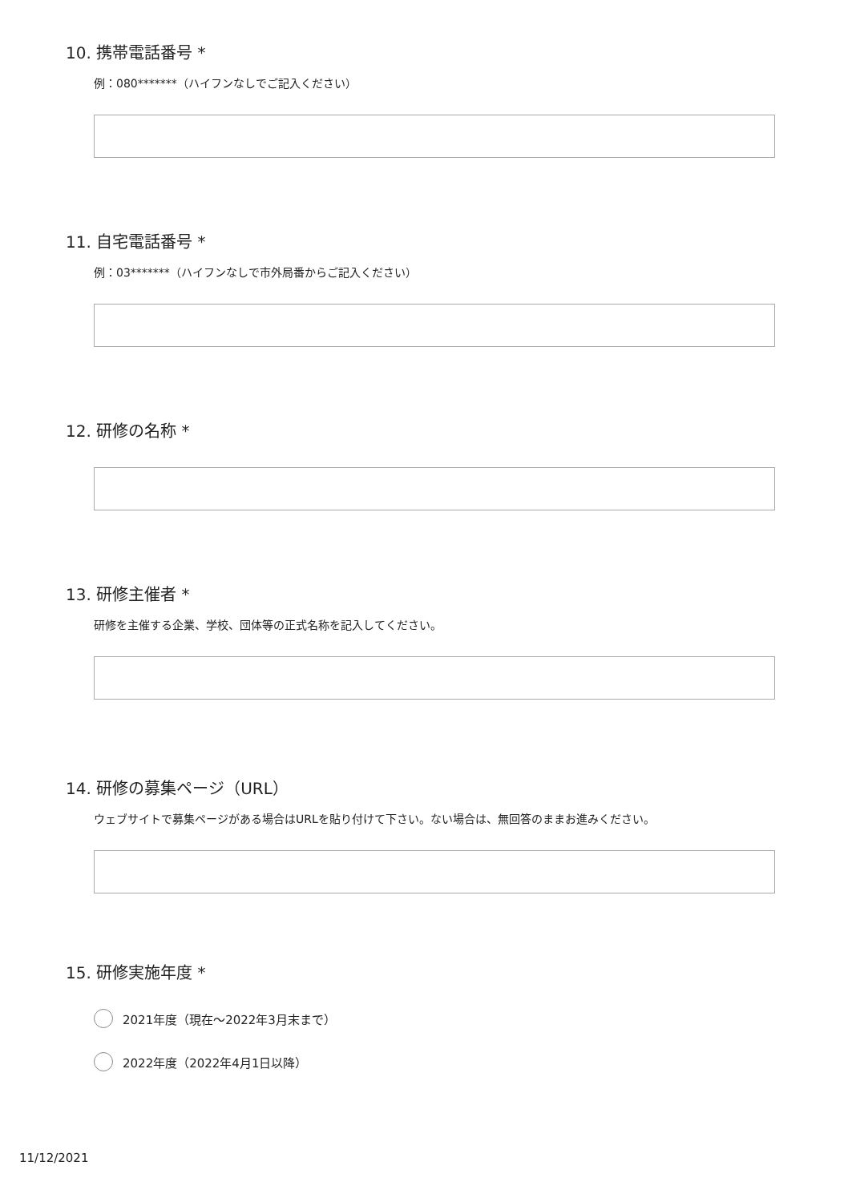10. 携帯電話番号 *
例：080*******（ハイフンなしでご記入ください）
11. 自宅電話番号 *
例：03*******（ハイフンなしで市外局番からご記入ください）
12. 研修の名称 *
13. 研修主催者 *
研修を主催する企業、学校、団体等の正式名称を記入してください。
14. 研修の募集ページ（URL）
ウェブサイトで募集ページがある場合はURLを貼り付けて下さい。ない場合は、無回答のままお進みください。
15. 研修実施年度 *
2021年度（現在～2022年3月末まで）
2022年度（2022年4月1日以降）
11/12/2021